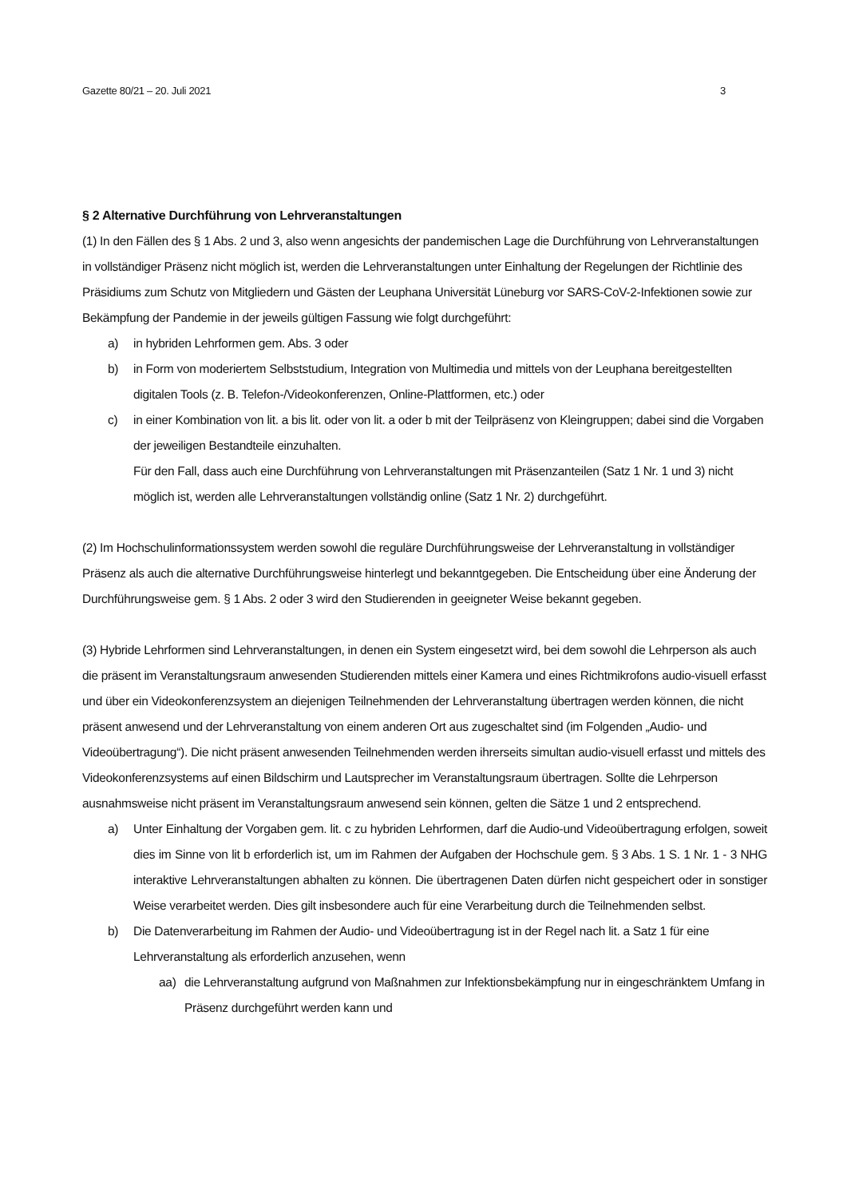Gazette 80/21 – 20. Juli 2021 3
§ 2 Alternative Durchführung von Lehrveranstaltungen
(1) In den Fällen des § 1 Abs. 2 und 3, also wenn angesichts der pandemischen Lage die Durchführung von Lehrveranstaltungen in vollständiger Präsenz nicht möglich ist, werden die Lehrveranstaltungen unter Einhaltung der Regelungen der Richtlinie des Präsidiums zum Schutz von Mitgliedern und Gästen der Leuphana Universität Lüneburg vor SARS-CoV-2-Infektionen sowie zur Bekämpfung der Pandemie in der jeweils gültigen Fassung wie folgt durchgeführt:
a) in hybriden Lehrformen gem. Abs. 3 oder
b) in Form von moderiertem Selbststudium, Integration von Multimedia und mittels von der Leuphana bereitgestellten digitalen Tools (z. B. Telefon-/Videokonferenzen, Online-Plattformen, etc.) oder
c) in einer Kombination von lit. a bis lit. oder von lit. a oder b mit der Teilpräsenz von Kleingruppen; dabei sind die Vorgaben der jeweiligen Bestandteile einzuhalten.
Für den Fall, dass auch eine Durchführung von Lehrveranstaltungen mit Präsenzanteilen (Satz 1 Nr. 1 und 3) nicht möglich ist, werden alle Lehrveranstaltungen vollständig online (Satz 1 Nr. 2) durchgeführt.
(2) Im Hochschulinformationssystem werden sowohl die reguläre Durchführungsweise der Lehrveranstaltung in vollständiger Präsenz als auch die alternative Durchführungsweise hinterlegt und bekanntgegeben. Die Entscheidung über eine Änderung der Durchführungsweise gem. § 1 Abs. 2 oder 3 wird den Studierenden in geeigneter Weise bekannt gegeben.
(3) Hybride Lehrformen sind Lehrveranstaltungen, in denen ein System eingesetzt wird, bei dem sowohl die Lehrperson als auch die präsent im Veranstaltungsraum anwesenden Studierenden mittels einer Kamera und eines Richtmikrofons audio-visuell erfasst und über ein Videokonferenzsystem an diejenigen Teilnehmenden der Lehrveranstaltung übertragen werden können, die nicht präsent anwesend und der Lehrveranstaltung von einem anderen Ort aus zugeschaltet sind (im Folgenden „Audio- und Videoübertragung“). Die nicht präsent anwesenden Teilnehmenden werden ihrerseits simultan audio-visuell erfasst und mittels des Videokonferenzsystems auf einen Bildschirm und Lautsprecher im Veranstaltungsraum übertragen. Sollte die Lehrperson ausnahmsweise nicht präsent im Veranstaltungsraum anwesend sein können, gelten die Sätze 1 und 2 entsprechend.
a) Unter Einhaltung der Vorgaben gem. lit. c zu hybriden Lehrformen, darf die Audio-und Videoübertragung erfolgen, soweit dies im Sinne von lit b erforderlich ist, um im Rahmen der Aufgaben der Hochschule gem. § 3 Abs. 1 S. 1 Nr. 1 - 3 NHG interaktive Lehrveranstaltungen abhalten zu können. Die übertragenen Daten dürfen nicht gespeichert oder in sonstiger Weise verarbeitet werden. Dies gilt insbesondere auch für eine Verarbeitung durch die Teilnehmenden selbst.
b) Die Datenverarbeitung im Rahmen der Audio- und Videoübertragung ist in der Regel nach lit. a Satz 1 für eine Lehrveranstaltung als erforderlich anzusehen, wenn
aa) die Lehrveranstaltung aufgrund von Maßnahmen zur Infektionsbekämpfung nur in eingeschränktem Umfang in Präsenz durchgeführt werden kann und